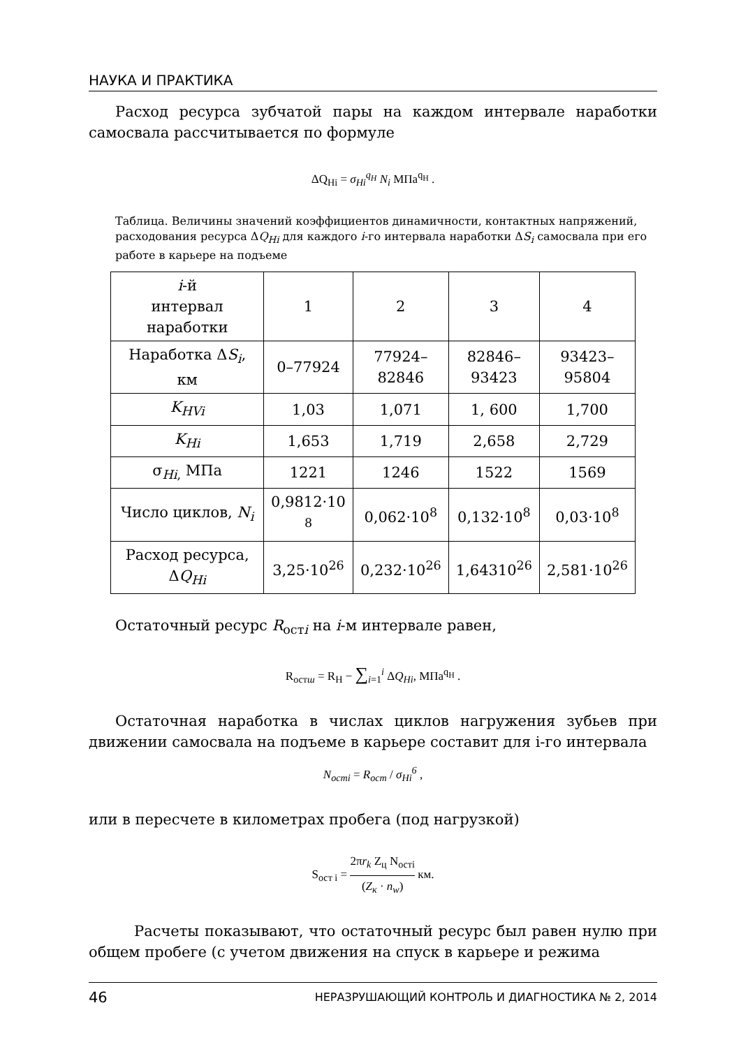НАУКА И ПРАКТИКА
Расход ресурса зубчатой пары на каждом интервале наработки самосвала рассчитывается по формуле
ΔQ<sub>Hi</sub> = σ<sub>Hi</sub><sup>q<sub>H</sub></sup> N<sub>i</sub> МПа<sup>q<sub>H</sub></sup> .
Таблица. Величины значений коэффициентов динамичности, контактных напряжений, расходования ресурса ΔQ<sub>Hi</sub> для каждого i-го интервала наработки ΔS<sub>i</sub> самосвала при его работе в карьере на подъеме
| i -й интервал наработки | 1 | 2 | 3 | 4 |
| Наработка Δ S<sub>i</sub> , км | 0–77924 | 77924– 82846 | 82846– 93423 | 93423– 95804 |
| K<sub>HVi</sub> | 1,03 | 1,071 | 1, 600 | 1,700 |
| K<sub>Hi</sub> | 1,653 | 1,719 | 2,658 | 2,729 |
| σ<sub>Hi,</sub> МПа | 1221 | 1246 | 1522 | 1569 |
| Число циклов, N<sub>i</sub> | 0,9812·10 <sup>8</sup> | 0,062·10<sup>8</sup> | 0,132·10<sup>8</sup> | 0,03·10<sup>8</sup> |
| Расход ресурса, Δ Q<sub>Hi</sub> | 3,25·10<sup>26</sup> | 0,232·10<sup>26</sup> | 1,64310<sup>26</sup> | 2,581·10<sup>26</sup> |
Остаточный ресурс R<sub>остi</sub> на i-м интервале равен,
R<sub>остш</sub> = R<sub>H</sub> − ∑<sub>i=1</sub><sup>i</sup> ΔQ<sub>Hi</sub>, МПа<sup>q<sub>H</sub></sup> .
Остаточная наработка в числах циклов нагружения зубьев при движении самосвала на подъеме в карьере составит для i-го интервала
N<sub>остi</sub> = R<sub>ост</sub> / σ<sub>Hi</sub><sup>6</sup> ,
или в пересчете в километрах пробега (под нагрузкой)
S<sub>ост i</sub> = 2πr<sub>k</sub> Z<sub>ц</sub> N<sub>остi</sub> (Z<sub>к</sub> · n<sub>w</sub>) км.
Расчеты показывают, что остаточный ресурс был равен нулю при общем пробеге (с учетом движения на спуск в карьере и режима
46 НЕРАЗРУШАЮЩИЙ КОНТРОЛЬ И ДИАГНОСТИКА № 2, 2014